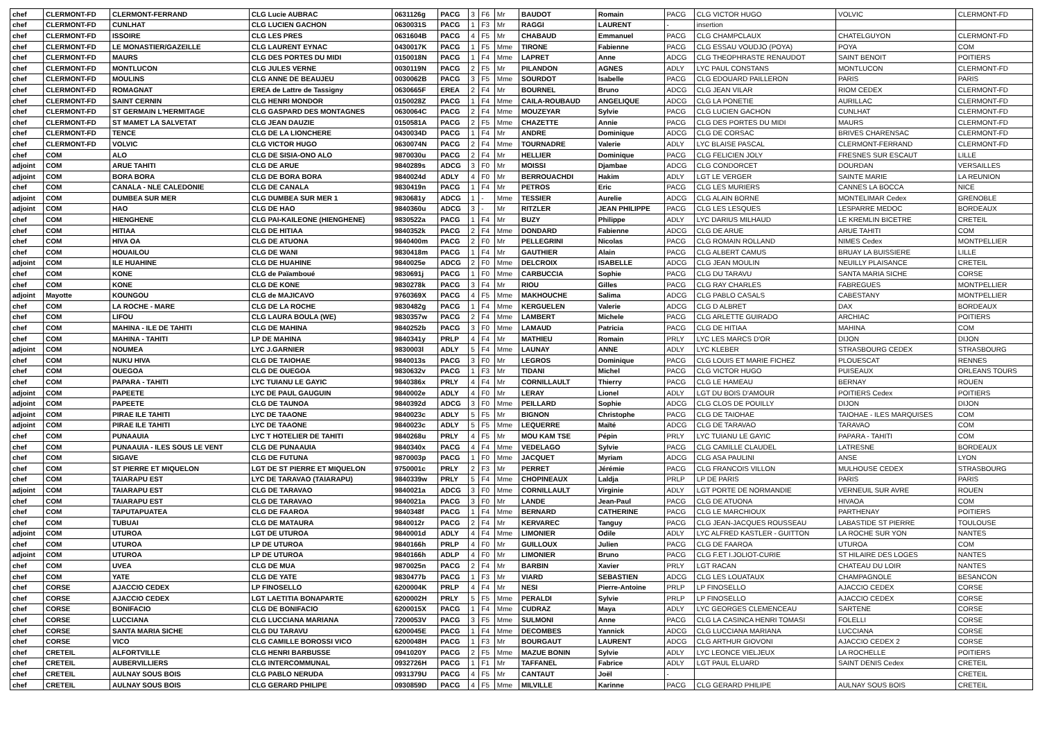| chef | CLERMONT-FD | CLERMONT-FERRAND | CLG Lucie AUBRAC | 0631126g | PACG | 3 | F6 | Mr | BAUDOT | Romain | PACG | CLG VICTOR HUGO | VOLVIC | CLERMONT-FD |
| chef | CLERMONT-FD | CUNLHAT | CLG LUCIEN GACHON | 0630031S | PACG | 1 | F3 | Mr | RAGGI | LAURENT | - | insertion | | |
| chef | CLERMONT-FD | ISSOIRE | CLG LES PRES | 0631604B | PACG | 4 | F5 | Mr | CHABAUD | Emmanuel | PACG | CLG CHAMPCLAUX | CHATELGUYON | CLERMONT-FD |
| chef | CLERMONT-FD | LE MONASTIER/GAZEILLE | CLG LAURENT EYNAC | 0430017K | PACG | 1 | F5 | Mme | TIRONE | Fabienne | PACG | CLG ESSAU VOUDJO (POYA) | POYA | COM |
| chef | CLERMONT-FD | MAURS | CLG DES PORTES DU MIDI | 0150018N | PACG | 1 | F4 | Mme | LAPRET | Anne | ADCG | CLG THEOPHRASTE RENAUDOT | SAINT BENOIT | POITIERS |
| chef | CLERMONT-FD | MONTLUCON | CLG JULES VERNE | 0030119N | PACG | 2 | F5 | Mr | PILANDON | AGNES | ADLY | LYC PAUL CONSTANS | MONTLUCON | CLERMONT-FD |
| chef | CLERMONT-FD | MOULINS | CLG ANNE DE BEAUJEU | 0030062B | PACG | 3 | F5 | Mme | SOURDOT | Isabelle | PACG | CLG EDOUARD PAILLERON | PARIS | PARIS |
| chef | CLERMONT-FD | ROMAGNAT | EREA de Lattre de Tassigny | 0630665F | EREA | 2 | F4 | Mr | BOURNEL | Bruno | ADCG | CLG JEAN VILAR | RIOM CEDEX | CLERMONT-FD |
| chef | CLERMONT-FD | SAINT CERNIN | CLG HENRI MONDOR | 0150028Z | PACG | 1 | F4 | Mme | CAILA-ROUBAUD | ANGELIQUE | ADCG | CLG LA PONETIE | AURILLAC | CLERMONT-FD |
| chef | CLERMONT-FD | ST GERMAIN L'HERMITAGE | CLG GASPARD DES MONTAGNES | 0630064C | PACG | 2 | F4 | Mme | MOUZEYAR | Sylvie | PACG | CLG LUCIEN GACHON | CUNLHAT | CLERMONT-FD |
| chef | CLERMONT-FD | ST MAMET LA SALVETAT | CLG JEAN DAUZIE | 0150581A | PACG | 2 | F5 | Mme | CHAZETTE | Annie | PACG | CLG DES PORTES DU MIDI | MAURS | CLERMONT-FD |
| chef | CLERMONT-FD | TENCE | CLG DE LA LIONCHERE | 0430034D | PACG | 1 | F4 | Mr | ANDRE | Dominique | ADCG | CLG DE CORSAC | BRIVES CHARENSAC | CLERMONT-FD |
| chef | CLERMONT-FD | VOLVIC | CLG VICTOR HUGO | 0630074N | PACG | 2 | F4 | Mme | TOURNADRE | Valerie | ADLY | LYC BLAISE PASCAL | CLERMONT-FERRAND | CLERMONT-FD |
| chef | COM | ALO | CLG DE SISIA-ONO ALO | 9870030u | PACG | 2 | F4 | Mr | HELLIER | Dominique | PACG | CLG FELICIEN JOLY | FRESNES SUR ESCAUT | LILLE |
| adjoint | COM | ARUE TAHITI | CLG DE ARUE | 9840289s | ADCG | 3 | F0 | Mr | MOISSI | Djambae | ADCG | CLG CONDORCET | DOURDAN | VERSAILLES |
| adjoint | COM | BORA BORA | CLG DE BORA BORA | 9840024d | ADLY | 4 | F0 | Mr | BERROUACHDI | Hakim | ADLY | LGT LE VERGER | SAINTE MARIE | LA REUNION |
| chef | COM | CANALA - NLE CALEDONIE | CLG DE CANALA | 9830419n | PACG | 1 | F4 | Mr | PETROS | Eric | PACG | CLG LES MURIERS | CANNES LA BOCCA | NICE |
| adjoint | COM | DUMBEA SUR MER | CLG DUMBEA SUR MER 1 | 9830681y | ADCG | 1 | - | Mme | TESSIER | Aurelie | ADCG | CLG ALAIN BORNE | MONTELIMAR Cedex | GRENOBLE |
| adjoint | COM | HAO | CLG DE HAO | 9840360u | ADCG | 3 | - | Mr | RITZLER | JEAN PHILIPPE | PACG | CLG LES LESQUES | LESPARRE MEDOC | BORDEAUX |
| chef | COM | HIENGHENE | CLG PAI-KAILEONE (HIENGHENE) | 9830522a | PACG | 1 | F4 | Mr | BUZY | Philippe | ADLY | LYC DARIUS MILHAUD | LE KREMLIN BICETRE | CRETEIL |
| chef | COM | HITIAA | CLG DE HITIAA | 9840352k | PACG | 2 | F4 | Mme | DONDARD | Fabienne | ADCG | CLG DE ARUE | ARUE TAHITI | COM |
| chef | COM | HIVA OA | CLG DE ATUONA | 9840400m | PACG | 2 | F0 | Mr | PELLEGRINI | Nicolas | PACG | CLG ROMAIN ROLLAND | NIMES Cedex | MONTPELLIER |
| chef | COM | HOUAILOU | CLG DE WANI | 9830418m | PACG | 1 | F4 | Mr | GAUTHIER | Alain | PACG | CLG ALBERT CAMUS | BRUAY LA BUISSIERE | LILLE |
| adjoint | COM | ILE HUAHINE | CLG DE HUAHINE | 9840025e | ADCG | 2 | F0 | Mme | DELCROIX | ISABELLE | ADCG | CLG JEAN MOULIN | NEUILLY PLAISANCE | CRETEIL |
| chef | COM | KONE | CLG de Païamboué | 9830691j | PACG | 1 | F0 | Mme | CARBUCCIA | Sophie | PACG | CLG DU TARAVU | SANTA MARIA SICHE | CORSE |
| chef | COM | KONE | CLG DE KONE | 9830278k | PACG | 3 | F4 | Mr | RIOU | Gilles | PACG | CLG RAY CHARLES | FABREGUES | MONTPELLIER |
| adjoint | Mayotte | KOUNGOU | CLG de MAJICAVO | 9760369X | PACG | 4 | F5 | Mme | MAKHOUCHE | Salima | ADCG | CLG PABLO CASALS | CABESTANY | MONTPELLIER |
| chef | COM | LA ROCHE - MARE | CLG DE LA ROCHE | 9830482g | PACG | 1 | F4 | Mme | KERGUELEN | Valerie | ADCG | CLG D ALBRET | DAX | BORDEAUX |
| chef | COM | LIFOU | CLG LAURA BOULA (WE) | 9830357w | PACG | 2 | F4 | Mme | LAMBERT | Michele | PACG | CLG ARLETTE GUIRADO | ARCHIAC | POITIERS |
| chef | COM | MAHINA - ILE DE TAHITI | CLG DE MAHINA | 9840252b | PACG | 3 | F0 | Mme | LAMAUD | Patricia | PACG | CLG DE HITIAA | MAHINA | COM |
| chef | COM | MAHINA - TAHITI | LP DE MAHINA | 9840341y | PRLP | 4 | F4 | Mr | MATHIEU | Romain | PRLY | LYC LES MARCS D'OR | DIJON | DIJON |
| adjoint | COM | NOUMEA | LYC J.GARNIER | 9830003l | ADLY | 5 | F4 | Mme | LAUNAY | ANNE | ADLY | LYC KLEBER | STRASBOURG CEDEX | STRASBOURG |
| chef | COM | NUKU HIVA | CLG DE TAIOHAE | 9840013s | PACG | 3 | F0 | Mr | LEGROS | Dominique | PACG | CLG LOUIS ET MARIE FICHEZ | PLOUESCAT | RENNES |
| chef | COM | OUEGOA | CLG DE OUEGOA | 9830632v | PACG | 1 | F3 | Mr | TIDANI | Michel | PACG | CLG VICTOR HUGO | PUISEAUX | ORLEANS TOURS |
| chef | COM | PAPARA - TAHITI | LYC TUIANU LE GAYIC | 9840386x | PRLY | 4 | F4 | Mr | CORNILLAULT | Thierry | PACG | CLG LE HAMEAU | BERNAY | ROUEN |
| adjoint | COM | PAPEETE | LYC DE PAUL GAUGUIN | 9840002e | ADLY | 4 | F0 | Mr | LERAY | Lionel | ADLY | LGT DU BOIS D'AMOUR | POITIERS Cedex | POITIERS |
| adjoint | COM | PAPEETE | CLG DE TAUNOA | 9840392d | ADCG | 3 | F0 | Mme | PEILLARD | Sophie | ADCG | CLG CLOS DE POUILLY | DIJON | DIJON |
| adjoint | COM | PIRAE ILE TAHITI | LYC DE TAAONE | 9840023c | ADLY | 5 | F5 | Mr | BIGNON | Christophe | PACG | CLG DE TAIOHAE | TAIOHAE - ILES MARQUISES | COM |
| adjoint | COM | PIRAE ILE TAHITI | LYC DE TAAONE | 9840023c | ADLY | 5 | F5 | Mme | LEQUERRE | Maïté | ADCG | CLG DE TARAVAO | TARAVAO | COM |
| chef | COM | PUNAAUIA | LYC T HOTELIER DE TAHITI | 9840268u | PRLY | 4 | F5 | Mr | MOU KAM TSE | Pépin | PRLY | LYC TUIANU LE GAYIC | PAPARA - TAHITI | COM |
| chef | COM | PUNAAUIA - ILES SOUS LE VENT | CLG DE PUNAAUIA | 9840340x | PACG | 4 | F4 | Mme | VEDELAGO | Sylvie | PACG | CLG CAMILLE CLAUDEL | LATRESNE | BORDEAUX |
| chef | COM | SIGAVE | CLG DE FUTUNA | 9870003p | PACG | 1 | F0 | Mme | JACQUET | Myriam | ADCG | CLG ASA PAULINI | ANSE | LYON |
| chef | COM | ST PIERRE ET MIQUELON | LGT DE ST PIERRE ET MIQUELON | 9750001c | PRLY | 2 | F3 | Mr | PERRET | Jérémie | PACG | CLG FRANCOIS VILLON | MULHOUSE CEDEX | STRASBOURG |
| chef | COM | TAIARAPU EST | LYC DE TARAVAO (TAIARAPU) | 9840339w | PRLY | 5 | F4 | Mme | CHOPINEAUX | Laldja | PRLP | LP DE PARIS | PARIS | PARIS |
| adjoint | COM | TAIARAPU EST | CLG DE TARAVAO | 9840021a | ADCG | 3 | F0 | Mme | CORNILLAULT | Virginie | ADLY | LGT PORTE DE NORMANDIE | VERNEUIL SUR AVRE | ROUEN |
| chef | COM | TAIARAPU EST | CLG DE TARAVAO | 9840021a | PACG | 3 | F0 | Mr | LANDE | Jean-Paul | PACG | CLG DE ATUONA | HIVAOA | COM |
| chef | COM | TAPUTAPUATEA | CLG DE FAAROA | 9840348f | PACG | 1 | F4 | Mme | BERNARD | CATHERINE | PACG | CLG LE MARCHIOUX | PARTHENAY | POITIERS |
| chef | COM | TUBUAI | CLG DE MATAURA | 9840012r | PACG | 2 | F4 | Mr | KERVAREC | Tanguy | PACG | CLG JEAN-JACQUES ROUSSEAU | LABASTIDE ST PIERRE | TOULOUSE |
| adjoint | COM | UTUROA | LGT DE UTUROA | 9840001d | ADLY | 4 | F4 | Mme | LIMONIER | Odile | ADLY | LYC ALFRED KASTLER - GUITTON | LA ROCHE SUR YON | NANTES |
| chef | COM | UTUROA | LP DE UTUROA | 9840166h | PRLP | 4 | F0 | Mr | GUILLOUX | Julien | PACG | CLG DE FAAROA | UTUROA | COM |
| adjoint | COM | UTUROA | LP DE UTUROA | 9840166h | ADLP | 4 | F0 | Mr | LIMONIER | Bruno | PACG | CLG F.ET I.JOLIOT-CURIE | ST HILAIRE DES LOGES | NANTES |
| chef | COM | UVEA | CLG DE MUA | 9870025n | PACG | 2 | F4 | Mr | BARBIN | Xavier | PRLY | LGT RACAN | CHATEAU DU LOIR | NANTES |
| chef | COM | YATE | CLG DE YATE | 9830477b | PACG | 1 | F3 | Mr | VIARD | SEBASTIEN | ADCG | CLG LES LOUATAUX | CHAMPAGNOLE | BESANCON |
| chef | CORSE | AJACCIO CEDEX | LP FINOSELLO | 6200004K | PRLP | 4 | F4 | Mr | NESI | Pierre-Antoine | PRLP | LP FINOSELLO | AJACCIO CEDEX | CORSE |
| chef | CORSE | AJACCIO CEDEX | LGT LAETITIA BONAPARTE | 6200002H | PRLY | 5 | F5 | Mme | PERALDI | Sylvie | PRLP | LP FINOSELLO | AJACCIO CEDEX | CORSE |
| chef | CORSE | BONIFACIO | CLG DE BONIFACIO | 6200015X | PACG | 1 | F4 | Mme | CUDRAZ | Maya | ADLY | LYC GEORGES CLEMENCEAU | SARTENE | CORSE |
| chef | CORSE | LUCCIANA | CLG LUCCIANA MARIANA | 7200053V | PACG | 3 | F5 | Mme | SULMONI | Anne | PACG | CLG LA CASINCA HENRI TOMASI | FOLELLI | CORSE |
| chef | CORSE | SANTA MARIA SICHE | CLG DU TARAVU | 6200045E | PACG | 1 | F4 | Mme | DECOMBES | Yannick | ADCG | CLG LUCCIANA MARIANA | LUCCIANA | CORSE |
| chef | CORSE | VICO | CLG CAMILLE BOROSSI VICO | 6200048H | PACG | 1 | F3 | Mr | BOURGAUT | LAURENT | ADCG | CLG ARTHUR GIOVONI | AJACCIO CEDEX 2 | CORSE |
| chef | CRETEIL | ALFORTVILLE | CLG HENRI BARBUSSE | 0941020Y | PACG | 2 | F5 | Mme | MAZUE BONIN | Sylvie | ADLY | LYC LEONCE VIELJEUX | LA ROCHELLE | POITIERS |
| chef | CRETEIL | AUBERVILLIERS | CLG INTERCOMMUNAL | 0932726H | PACG | 1 | F1 | Mr | TAFFANEL | Fabrice | ADLY | LGT PAUL ELUARD | SAINT DENIS Cedex | CRETEIL |
| chef | CRETEIL | AULNAY SOUS BOIS | CLG PABLO NERUDA | 0931379U | PACG | 4 | F5 | Mr | CANTAUT | Joël | - | | | CRETEIL |
| chef | CRETEIL | AULNAY SOUS BOIS | CLG GERARD PHILIPE | 0930859D | PACG | 4 | F5 | Mme | MILVILLE | Karinne | PACG | CLG GERARD PHILIPE | AULNAY SOUS BOIS | CRETEIL |